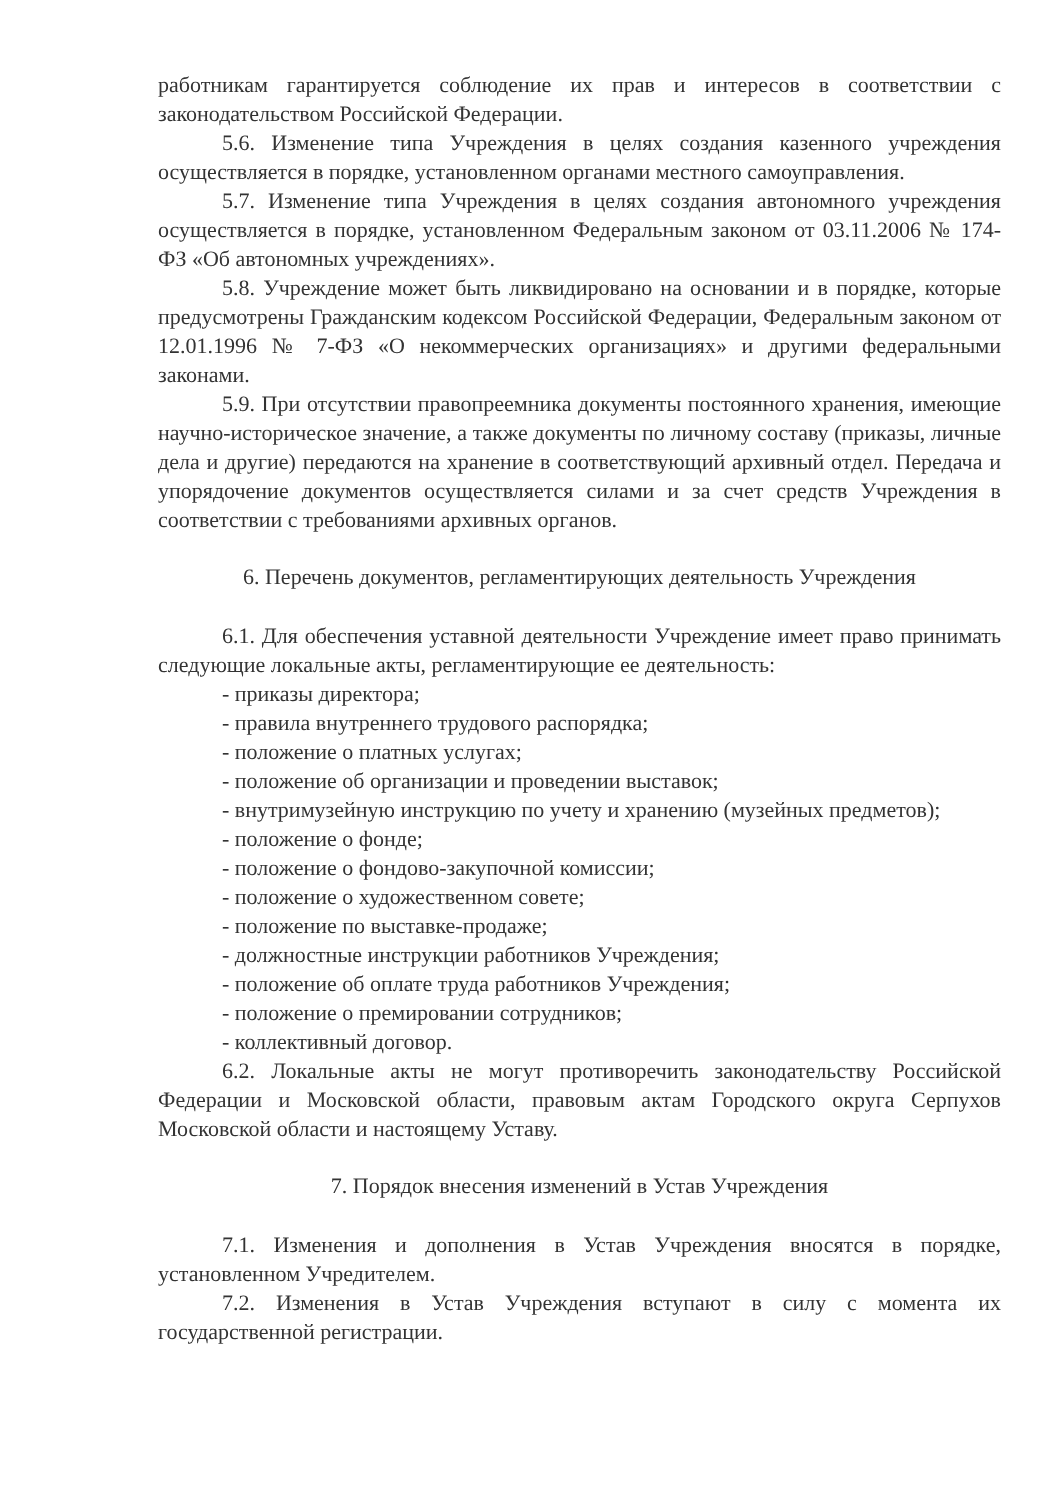работникам гарантируется соблюдение их прав и интересов в соответствии с законодательством Российской Федерации.
5.6. Изменение типа Учреждения в целях создания казенного учреждения осуществляется в порядке, установленном органами местного самоуправления.
5.7. Изменение типа Учреждения в целях создания автономного учреждения осуществляется в порядке, установленном Федеральным законом от 03.11.2006 № 174-ФЗ «Об автономных учреждениях».
5.8. Учреждение может быть ликвидировано на основании и в порядке, которые предусмотрены Гражданским кодексом Российской Федерации, Федеральным законом от 12.01.1996 № 7-ФЗ «О некоммерческих организациях» и другими федеральными законами.
5.9. При отсутствии правопреемника документы постоянного хранения, имеющие научно-историческое значение, а также документы по личному составу (приказы, личные дела и другие) передаются на хранение в соответствующий архивный отдел. Передача и упорядочение документов осуществляется силами и за счет средств Учреждения в соответствии с требованиями архивных органов.
6. Перечень документов, регламентирующих деятельность Учреждения
6.1. Для обеспечения уставной деятельности Учреждение имеет право принимать следующие локальные акты, регламентирующие ее деятельность:
- приказы директора;
- правила внутреннего трудового распорядка;
- положение о платных услугах;
- положение об организации и проведении выставок;
- внутримузейную инструкцию по учету и хранению (музейных предметов);
- положение о фонде;
- положение о фондово-закупочной комиссии;
- положение о художественном совете;
- положение по выставке-продаже;
- должностные инструкции работников Учреждения;
- положение об оплате труда работников Учреждения;
- положение о премировании сотрудников;
- коллективный договор.
6.2. Локальные акты не могут противоречить законодательству Российской Федерации и Московской области, правовым актам Городского округа Серпухов Московской области и настоящему Уставу.
7. Порядок внесения изменений в Устав Учреждения
7.1. Изменения и дополнения в Устав Учреждения вносятся в порядке, установленном Учредителем.
7.2. Изменения в Устав Учреждения вступают в силу с момента их государственной регистрации.